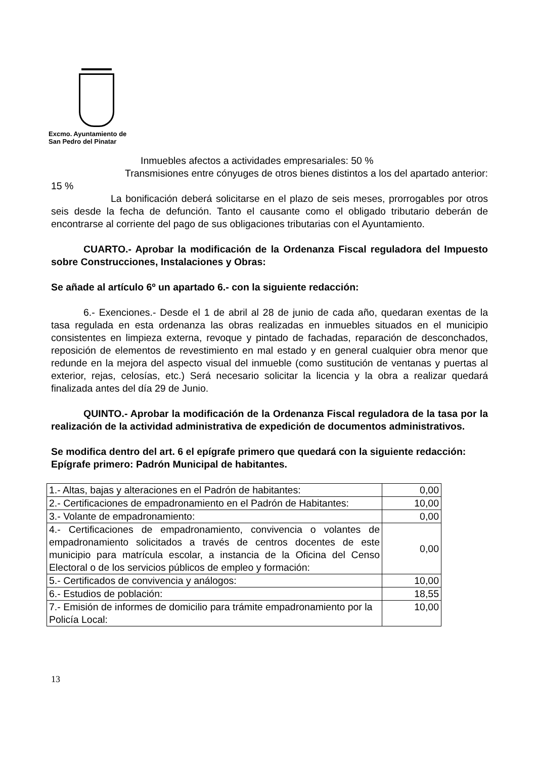Excmo. Ayuntamiento de
San Pedro del Pinatar
Inmuebles afectos a actividades empresariales: 50 %
Transmisiones entre cónyuges de otros bienes distintos a los del apartado anterior: 15 %
La bonificación deberá solicitarse en el plazo de seis meses, prorrogables por otros seis desde la fecha de defunción. Tanto el causante como el obligado tributario deberán de encontrarse al corriente del pago de sus obligaciones tributarias con el Ayuntamiento.
CUARTO.- Aprobar la modificación de la Ordenanza Fiscal reguladora del Impuesto sobre Construcciones, Instalaciones y Obras:
Se añade al artículo 6º un apartado 6.- con la siguiente redacción:
6.- Exenciones.- Desde el 1 de abril al 28 de junio de cada año, quedaran exentas de la tasa regulada en esta ordenanza las obras realizadas en inmuebles situados en el municipio consistentes en limpieza externa, revoque y pintado de fachadas, reparación de desconchados, reposición de elementos de revestimiento en mal estado y en general cualquier obra menor que redunde en la mejora del aspecto visual del inmueble (como sustitución de ventanas y puertas al exterior, rejas, celosías, etc.) Será necesario solicitar la licencia y la obra a realizar quedará finalizada antes del día 29 de Junio.
QUINTO.- Aprobar la modificación de la Ordenanza Fiscal reguladora de la tasa por la realización de la actividad administrativa de expedición de documentos administrativos.
Se modifica dentro del art. 6 el epígrafe primero que quedará con la siguiente redacción:
Epígrafe primero: Padrón Municipal de habitantes.
| 1.- Altas, bajas y alteraciones en el Padrón de habitantes: | 0,00 |
| 2.- Certificaciones de empadronamiento en el Padrón de Habitantes: | 10,00 |
| 3.- Volante de empadronamiento: | 0,00 |
| 4.- Certificaciones de empadronamiento, convivencia o volantes de empadronamiento solicitados a través de centros docentes de este municipio para matrícula escolar, a instancia de la Oficina del Censo Electoral o de los servicios públicos de empleo y formación: | 0,00 |
| 5.- Certificados de convivencia y análogos: | 10,00 |
| 6.- Estudios de población: | 18,55 |
| 7.- Emisión de informes de domicilio para trámite empadronamiento por la Policía Local: | 10,00 |
13